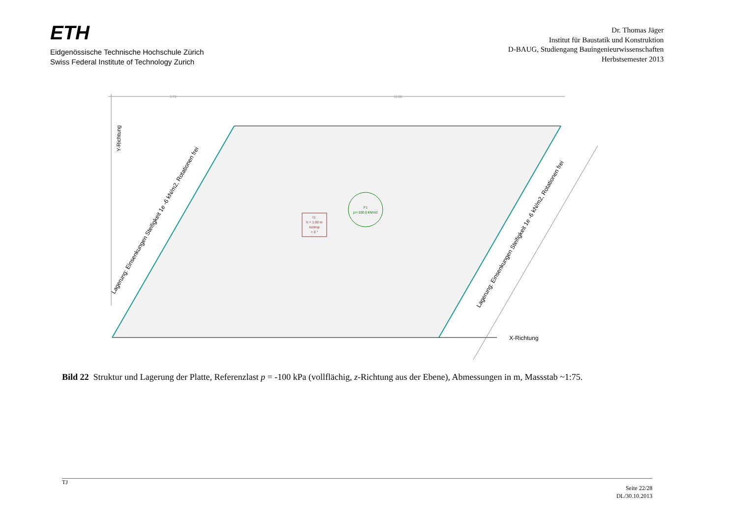ETH
Eidgenössische Technische Hochschule Zürich
Swiss Federal Institute of Technology Zurich
Dr. Thomas Jäger
Institut für Baustatik und Konstruktion
D-BAUG, Studiengang Bauingenieurwissenschaften
Herbstsemester 2013
3.75
10.00
Y-Richtung
X-Richtung
Lagerung: Einsenkungen Steifigkeit 1e -6 kN/m2, Rotationen frei
Lagerung: Einsenkungen Steifigkeit 1e -6 kN/m2, Rotationen frei
F1
p=-100.0 kN/m2
I1: h = 1.00 m Isotrop = 0 °
Bild 22 Struktur und Lagerung der Platte, Referenzlast p = -100 kPa (vollflächig, z-Richtung aus der Ebene), Abmessungen in m, Massstab ~1:75.
TJ
Seite 22/28
DL/30.10.2013